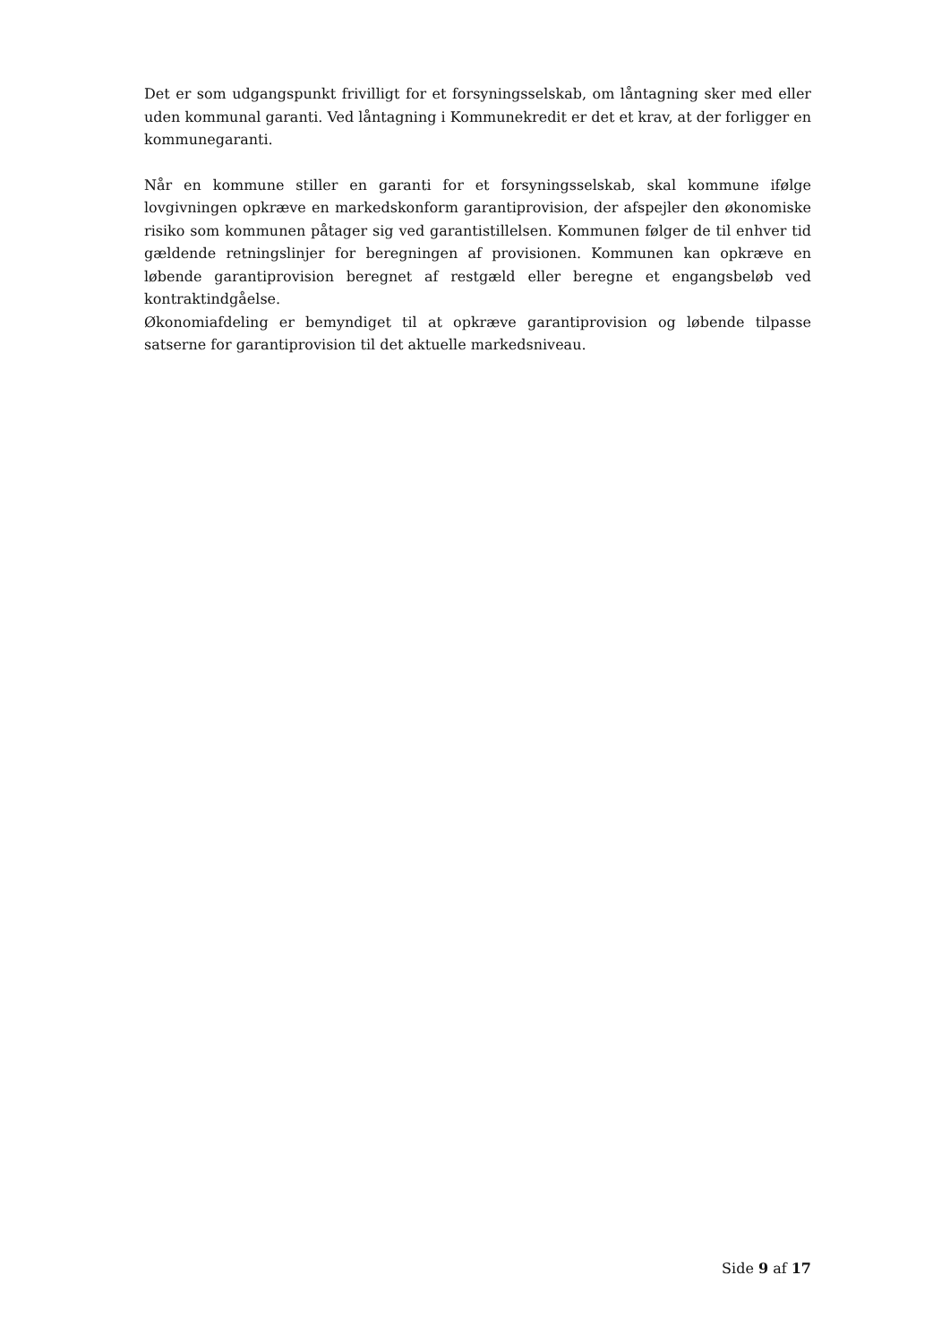Det er som udgangspunkt frivilligt for et forsyningsselskab, om låntagning sker med eller uden kommunal garanti. Ved låntagning i Kommunekredit er det et krav, at der forligger en kommunegaranti.
Når en kommune stiller en garanti for et forsyningsselskab, skal kommune ifølge lovgivningen opkræve en markedskonform garantiprovision, der afspejler den økonomiske risiko som kommunen påtager sig ved garantistillelsen. Kommunen følger de til enhver tid gældende retningslinjer for beregningen af provisionen. Kommunen kan opkræve en løbende garantiprovision beregnet af restgæld eller beregne et engangsbeløb ved kontraktindgåelse.
Økonomiafdeling er bemyndiget til at opkræve garantiprovision og løbende tilpasse satserne for garantiprovision til det aktuelle markedsniveau.
Side 9 af 17